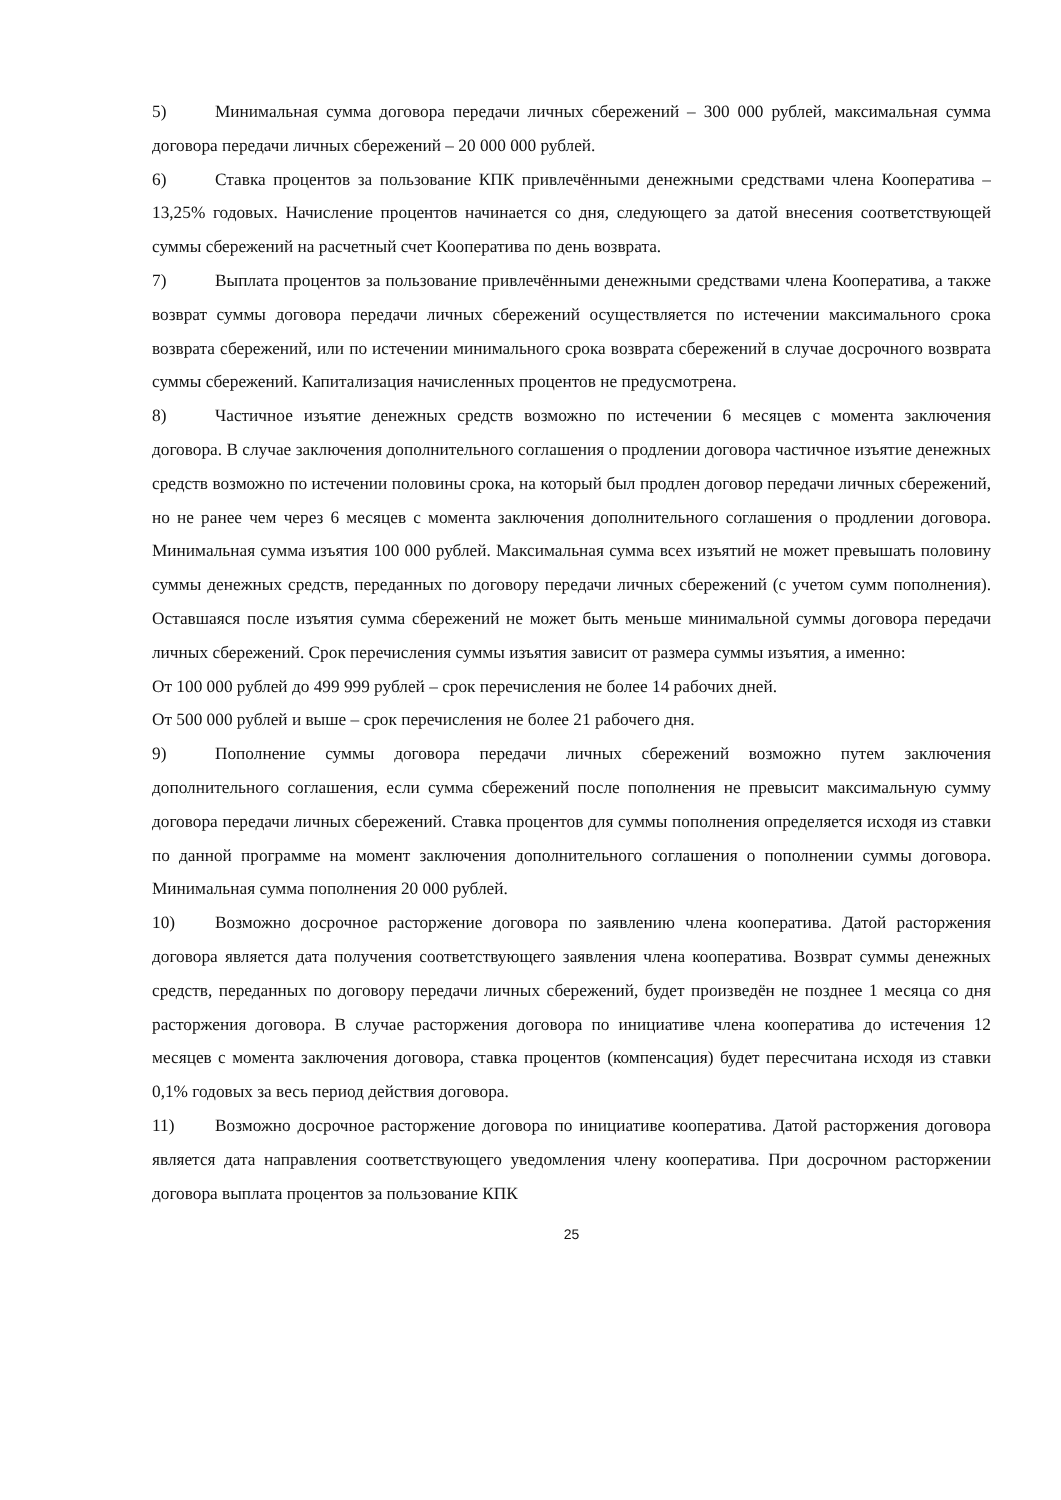5) Минимальная сумма договора передачи личных сбережений – 300 000 рублей, максимальная сумма договора передачи личных сбережений – 20 000 000 рублей.
6) Ставка процентов за пользование КПК привлечёнными денежными средствами члена Кооператива – 13,25% годовых. Начисление процентов начинается со дня, следующего за датой внесения соответствующей суммы сбережений на расчетный счет Кооператива по день возврата.
7) Выплата процентов за пользование привлечёнными денежными средствами члена Кооператива, а также возврат суммы договора передачи личных сбережений осуществляется по истечении максимального срока возврата сбережений, или по истечении минимального срока возврата сбережений в случае досрочного возврата суммы сбережений. Капитализация начисленных процентов не предусмотрена.
8) Частичное изъятие денежных средств возможно по истечении 6 месяцев с момента заключения договора. В случае заключения дополнительного соглашения о продлении договора частичное изъятие денежных средств возможно по истечении половины срока, на который был продлен договор передачи личных сбережений, но не ранее чем через 6 месяцев с момента заключения дополнительного соглашения о продлении договора. Минимальная сумма изъятия 100 000 рублей. Максимальная сумма всех изъятий не может превышать половину суммы денежных средств, переданных по договору передачи личных сбережений (с учетом сумм пополнения). Оставшаяся после изъятия сумма сбережений не может быть меньше минимальной суммы договора передачи личных сбережений. Срок перечисления суммы изъятия зависит от размера суммы изъятия, а именно:
От 100 000 рублей до 499 999 рублей – срок перечисления не более 14 рабочих дней.
От 500 000 рублей и выше – срок перечисления не более 21 рабочего дня.
9) Пополнение суммы договора передачи личных сбережений возможно путем заключения дополнительного соглашения, если сумма сбережений после пополнения не превысит максимальную сумму договора передачи личных сбережений. Ставка процентов для суммы пополнения определяется исходя из ставки по данной программе на момент заключения дополнительного соглашения о пополнении суммы договора. Минимальная сумма пополнения 20 000 рублей.
10) Возможно досрочное расторжение договора по заявлению члена кооператива. Датой расторжения договора является дата получения соответствующего заявления члена кооператива. Возврат суммы денежных средств, переданных по договору передачи личных сбережений, будет произведён не позднее 1 месяца со дня расторжения договора. В случае расторжения договора по инициативе члена кооператива до истечения 12 месяцев с момента заключения договора, ставка процентов (компенсация) будет пересчитана исходя из ставки 0,1% годовых за весь период действия договора.
11) Возможно досрочное расторжение договора по инициативе кооператива. Датой расторжения договора является дата направления соответствующего уведомления члену кооператива. При досрочном расторжении договора выплата процентов за пользование КПК
25